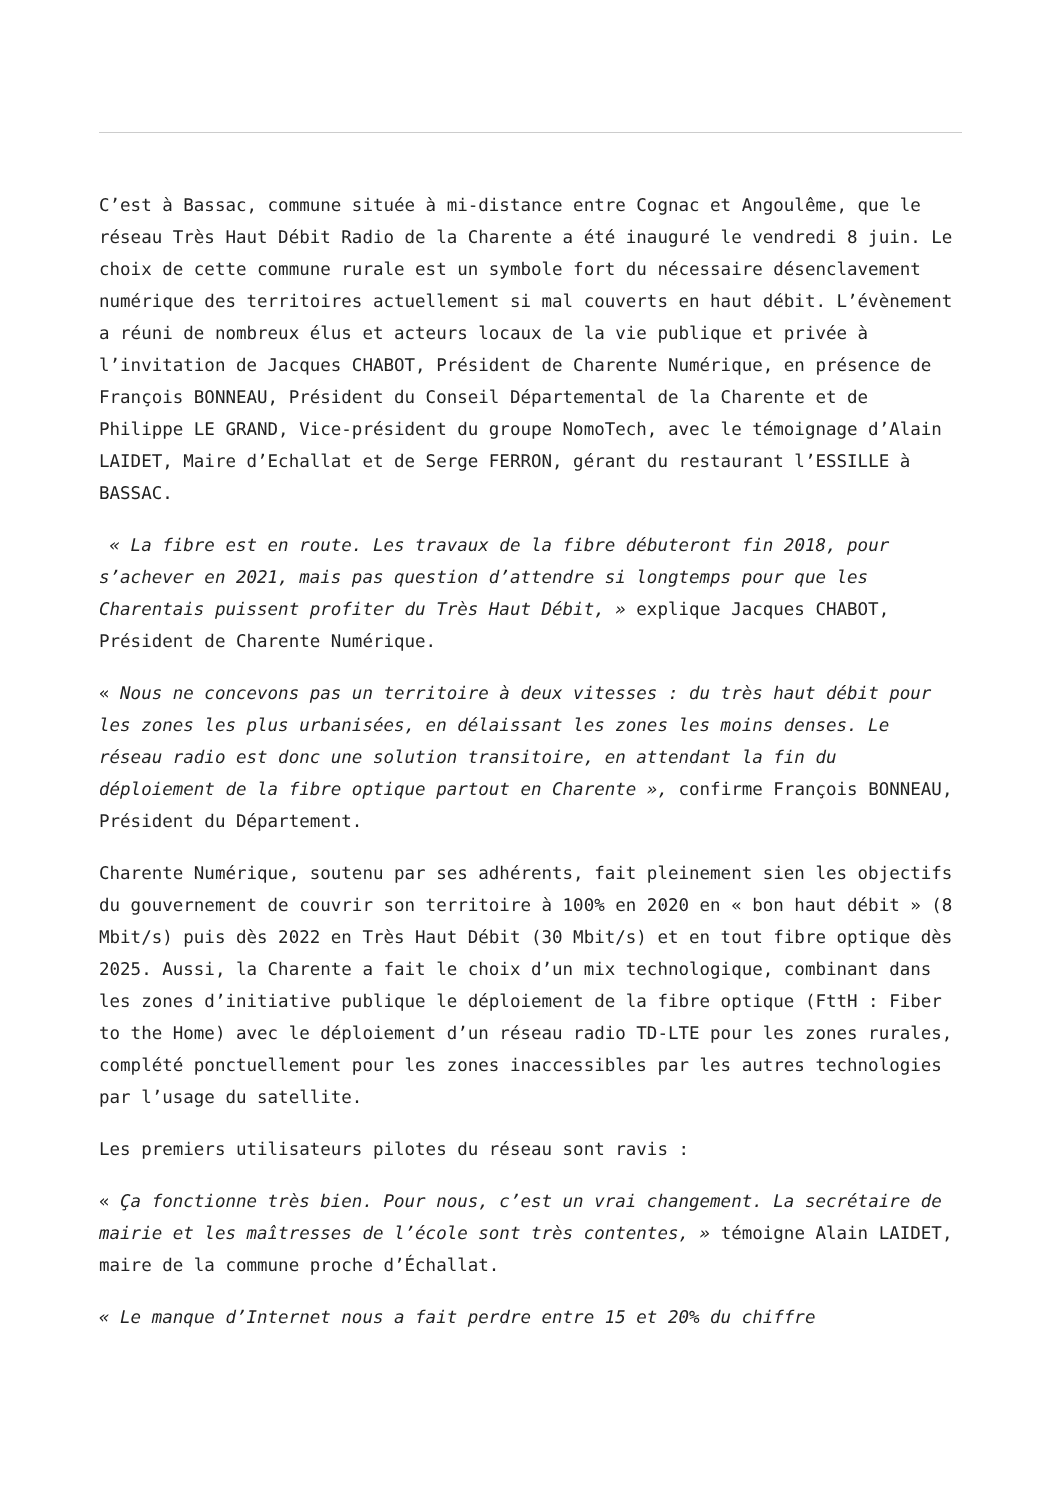C’est à Bassac, commune située à mi-distance entre Cognac et Angoulême, que le réseau Très Haut Débit Radio de la Charente a été inauguré le vendredi 8 juin. Le choix de cette commune rurale est un symbole fort du nécessaire désenclavement numérique des territoires actuellement si mal couverts en haut débit. L’évènement a réuni de nombreux élus et acteurs locaux de la vie publique et privée à l’invitation de Jacques CHABOT, Président de Charente Numérique, en présence de François BONNEAU, Président du Conseil Départemental de la Charente et de Philippe LE GRAND, Vice-président du groupe NomoTech, avec le témoignage d’Alain LAIDET, Maire d’Echallat et de Serge FERRON, gérant du restaurant l’ESSILLE à BASSAC.
« La fibre est en route. Les travaux de la fibre débuteront fin 2018, pour s’achever en 2021, mais pas question d’attendre si longtemps pour que les Charentais puissent profiter du Très Haut Débit, » explique Jacques CHABOT, Président de Charente Numérique.
« Nous ne concevons pas un territoire à deux vitesses : du très haut débit pour les zones les plus urbanisées, en délaissant les zones les moins denses. Le réseau radio est donc une solution transitoire, en attendant la fin du déploiement de la fibre optique partout en Charente », confirme François BONNEAU, Président du Département.
Charente Numérique, soutenu par ses adhérents, fait pleinement sien les objectifs du gouvernement de couvrir son territoire à 100% en 2020 en « bon haut débit » (8 Mbit/s) puis dès 2022 en Très Haut Débit (30 Mbit/s) et en tout fibre optique dès 2025. Aussi, la Charente a fait le choix d’un mix technologique, combinant dans les zones d’initiative publique le déploiement de la fibre optique (FttH : Fiber to the Home) avec le déploiement d’un réseau radio TD-LTE pour les zones rurales, complété ponctuellement pour les zones inaccessibles par les autres technologies par l’usage du satellite.
Les premiers utilisateurs pilotes du réseau sont ravis :
« Ça fonctionne très bien. Pour nous, c’est un vrai changement. La secrétaire de mairie et les maîtresses de l’école sont très contentes, » témoigne Alain LAIDET, maire de la commune proche d’Échallat.
« Le manque d’Internet nous a fait perdre entre 15 et 20% du chiffre